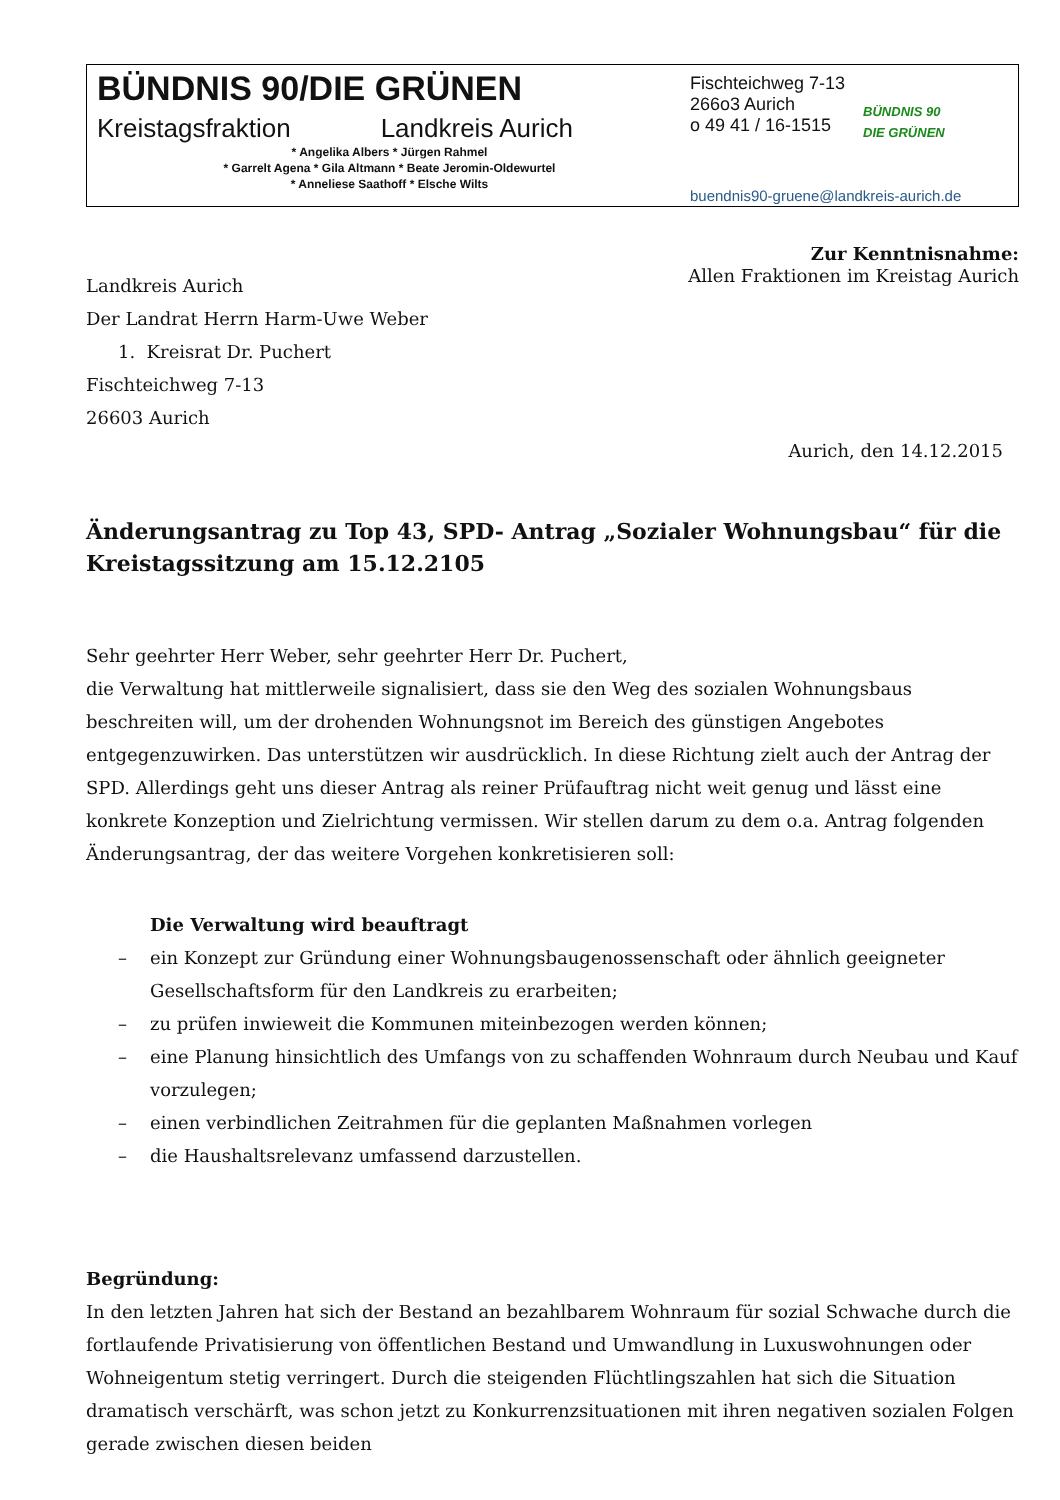BÜNDNIS 90/DIE GRÜNEN
Kreistagsfraktion Landkreis Aurich
* Angelika Albers * Jürgen Rahmel
* Garrelt Agena * Gila Altmann * Beate Jeromin-Oldewurtel
* Anneliese Saathoff * Elsche Wilts
Fischteichweg 7-13
266o3 Aurich
o 49 41 / 16-1515
BÜNDNIS 90
DIE GRÜNEN
buendnis90-gruene@landkreis-aurich.de
Zur Kenntnisnahme:
Allen Fraktionen im Kreistag Aurich
Landkreis Aurich
Der Landrat Herrn Harm-Uwe Weber
1. Kreisrat Dr. Puchert
Fischteichweg 7-13
26603 Aurich
Aurich, den 14.12.2015
Änderungsantrag zu Top 43, SPD- Antrag „Sozialer Wohnungsbau“ für die Kreistagssitzung am 15.12.2105
Sehr geehrter Herr Weber, sehr geehrter Herr Dr. Puchert,
die Verwaltung hat mittlerweile signalisiert, dass sie den Weg des sozialen Wohnungsbaus beschreiten will, um der drohenden Wohnungsnot im Bereich des günstigen Angebotes entgegenzuwirken. Das unterstützen wir ausdrücklich. In diese Richtung zielt auch der Antrag der SPD. Allerdings geht uns dieser Antrag als reiner Prüfauftrag nicht weit genug und lässt eine konkrete Konzeption und Zielrichtung vermissen. Wir stellen darum zu dem o.a. Antrag folgenden Änderungsantrag, der das weitere Vorgehen konkretisieren soll:
Die Verwaltung wird beauftragt
– ein Konzept zur Gründung einer Wohnungsbaugenossenschaft oder ähnlich geeigneter Gesellschaftsform für den Landkreis zu erarbeiten;
– zu prüfen inwieweit die Kommunen miteinbezogen werden können;
– eine Planung hinsichtlich des Umfangs von zu schaffenden Wohnraum durch Neubau und Kauf vorzulegen;
– einen verbindlichen Zeitrahmen für die geplanten Maßnahmen vorlegen
– die Haushaltsrelevanz umfassend darzustellen.
Begründung:
In den letzten Jahren hat sich der Bestand an bezahlbarem Wohnraum für sozial Schwache durch die fortlaufende Privatisierung von öffentlichen Bestand und Umwandlung in Luxuswohnungen oder Wohneigentum stetig verringert. Durch die steigenden Flüchtlingszahlen hat sich die Situation dramatisch verschärft, was schon jetzt zu Konkurrenzsituationen mit ihren negativen sozialen Folgen gerade zwischen diesen beiden